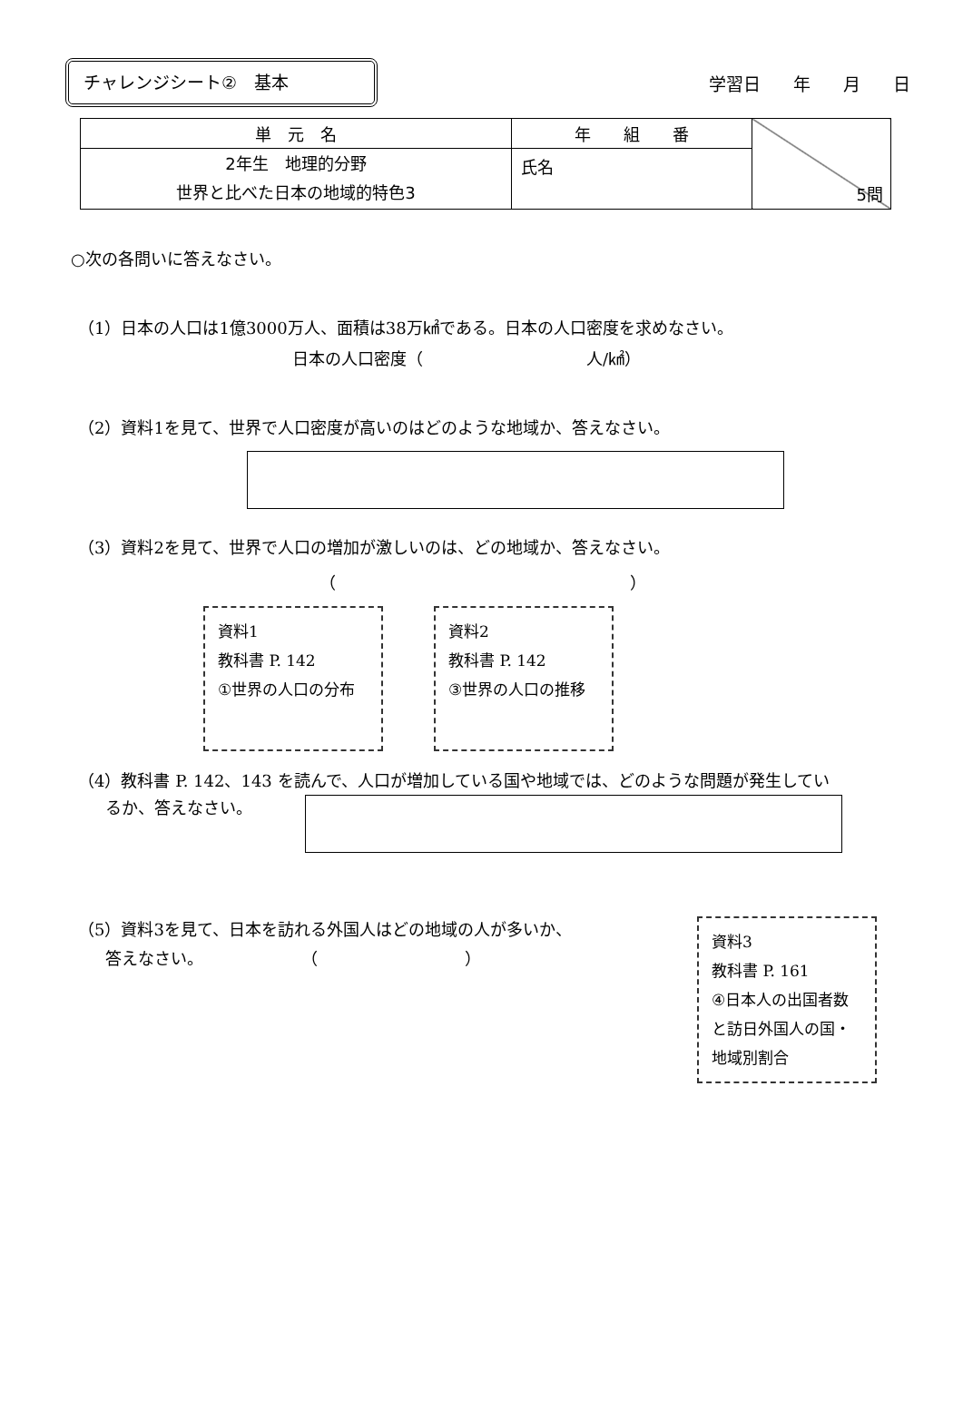チャレンジシート②　基本
学習日 年 月 日
| 単 元 名 | 年 組 番 | 5問 |
| 2年生 地理的分野 世界と比べた日本の地域的特色3 | 氏名 | |
○次の各問いに答えなさい。
（1）日本の人口は1億3000万人、面積は38万㎢である。日本の人口密度を求めなさい。
日本の人口密度（　　　　　　　　　　人/㎢）
（2）資料1を見て、世界で人口密度が高いのはどのような地域か、答えなさい。
（3）資料2を見て、世界で人口の増加が激しいのは、どの地域か、答えなさい。
（　　　　　　　　　　　　　　　　　　）
資料1
教科書 P. 142
①世界の人口の分布
資料2
教科書 P. 142
③世界の人口の推移
（4）教科書 P. 142、143 を読んで、人口が増加している国や地域では、どのような問題が発生してい
るか、答えなさい。
（5）資料3を見て、日本を訪れる外国人はどの地域の人が多いか、
答えなさい。　　　　　　　（　　　　　　　　　）
資料3
教科書 P. 161
④日本人の出国者数
と訪日外国人の国・
地域別割合